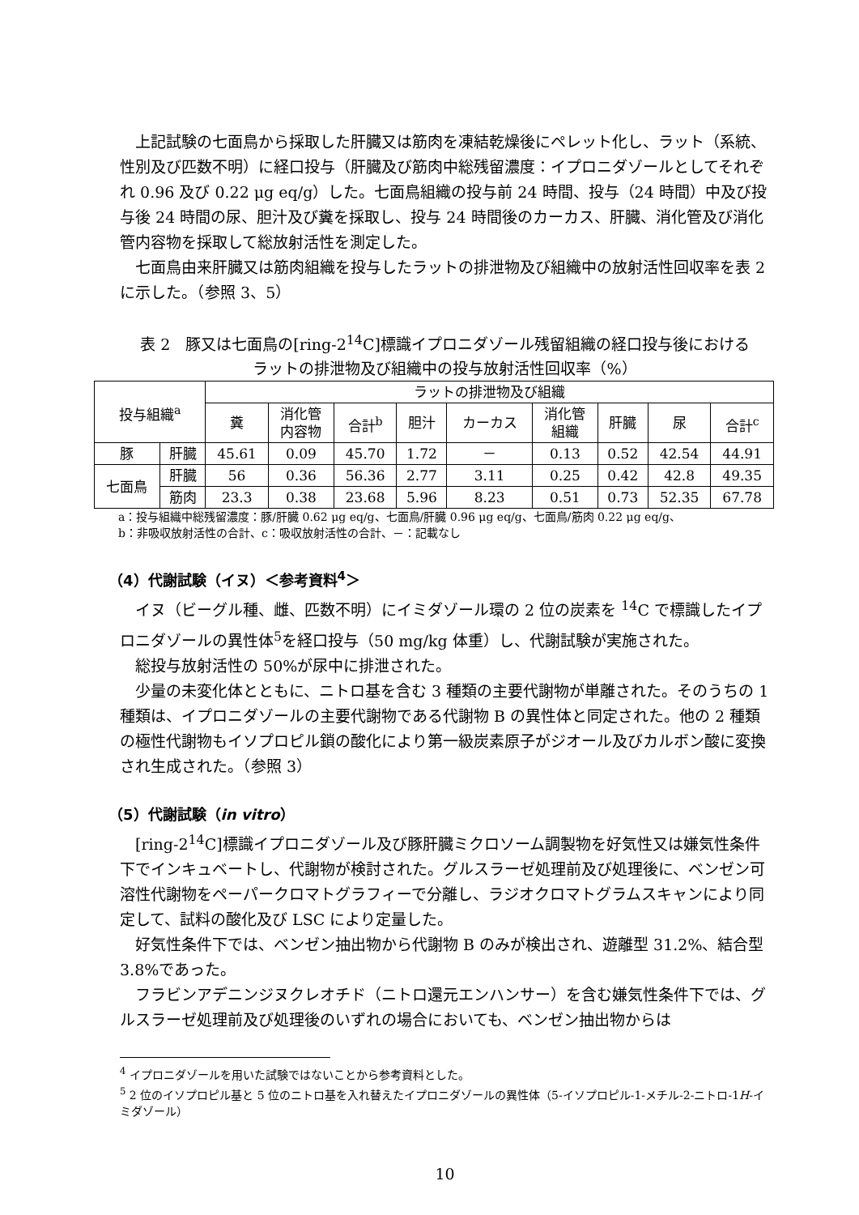上記試験の七面鳥から採取した肝臓又は筋肉を凍結乾燥後にペレット化し、ラット（系統、性別及び匹数不明）に経口投与（肝臓及び筋肉中総残留濃度：イプロニダゾールとしてそれぞれ 0.96 及び 0.22 μg eq/g）した。七面鳥組織の投与前 24 時間、投与（24 時間）中及び投与後 24 時間の尿、胆汁及び糞を採取し、投与 24 時間後のカーカス、肝臓、消化管及び消化管内容物を採取して総放射活性を測定した。
七面鳥由来肝臓又は筋肉組織を投与したラットの排泄物及び組織中の放射活性回収率を表 2 に示した。（参照 3、5）
表 2　豚又は七面鳥の[ring-2<sup>14</sup>C]標識イプロニダゾール残留組織の経口投与後における
ラットの排泄物及び組織中の投与放射活性回収率（%）
| 投与組織<sup>a</sup> | | ラットの排泄物及び組織 | | | | | | | | |
| --- | --- | --- | --- | --- | --- | --- | --- | --- | --- | --- |
| | | 糞 | 消化管 内容物 | 合計<sup>b</sup> | 胆汁 | カーカス | 消化管 組織 | 肝臓 | 尿 | 合計<sup>c</sup> |
| 豚 | 肝臓 | 45.61 | 0.09 | 45.70 | 1.72 | － | 0.13 | 0.52 | 42.54 | 44.91 |
| 七面鳥 | 肝臓 | 56 | 0.36 | 56.36 | 2.77 | 3.11 | 0.25 | 0.42 | 42.8 | 49.35 |
| | 筋肉 | 23.3 | 0.38 | 23.68 | 5.96 | 8.23 | 0.51 | 0.73 | 52.35 | 67.78 |
a：投与組織中総残留濃度：豚/肝臓 0.62 μg eq/g、七面鳥/肝臓 0.96 μg eq/g、七面鳥/筋肉 0.22 μg eq/g、
b：非吸収放射活性の合計、c：吸収放射活性の合計、－：記載なし
（4）代謝試験（イヌ）＜参考資料<sup>4</sup>＞
イヌ（ビーグル種、雌、匹数不明）にイミダゾール環の 2 位の炭素を <sup>14</sup>C で標識したイプロニダゾールの異性体<sup>5</sup>を経口投与（50 mg/kg 体重）し、代謝試験が実施された。
総投与放射活性の 50%が尿中に排泄された。
少量の未変化体とともに、ニトロ基を含む 3 種類の主要代謝物が単離された。そのうちの 1 種類は、イプロニダゾールの主要代謝物である代謝物 B の異性体と同定された。他の 2 種類の極性代謝物もイソプロピル鎖の酸化により第一級炭素原子がジオール及びカルボン酸に変換され生成された。（参照 3）
（5）代謝試験（in vitro）
[ring-2<sup>14</sup>C]標識イプロニダゾール及び豚肝臓ミクロソーム調製物を好気性又は嫌気性条件下でインキュベートし、代謝物が検討された。グルスラーゼ処理前及び処理後に、ベンゼン可溶性代謝物をペーパークロマトグラフィーで分離し、ラジオクロマトグラムスキャンにより同定して、試料の酸化及び LSC により定量した。
好気性条件下では、ベンゼン抽出物から代謝物 B のみが検出され、遊離型 31.2%、結合型 3.8%であった。
フラビンアデニンジヌクレオチド（ニトロ還元エンハンサー）を含む嫌気性条件下では、グルスラーゼ処理前及び処理後のいずれの場合においても、ベンゼン抽出物からは
<sup>4</sup> イプロニダゾールを用いた試験ではないことから参考資料とした。
<sup>5</sup> 2 位のイソプロピル基と 5 位のニトロ基を入れ替えたイプロニダゾールの異性体（5-イソプロピル-1-メチル-2-ニトロ-1H-イミダゾール）
10